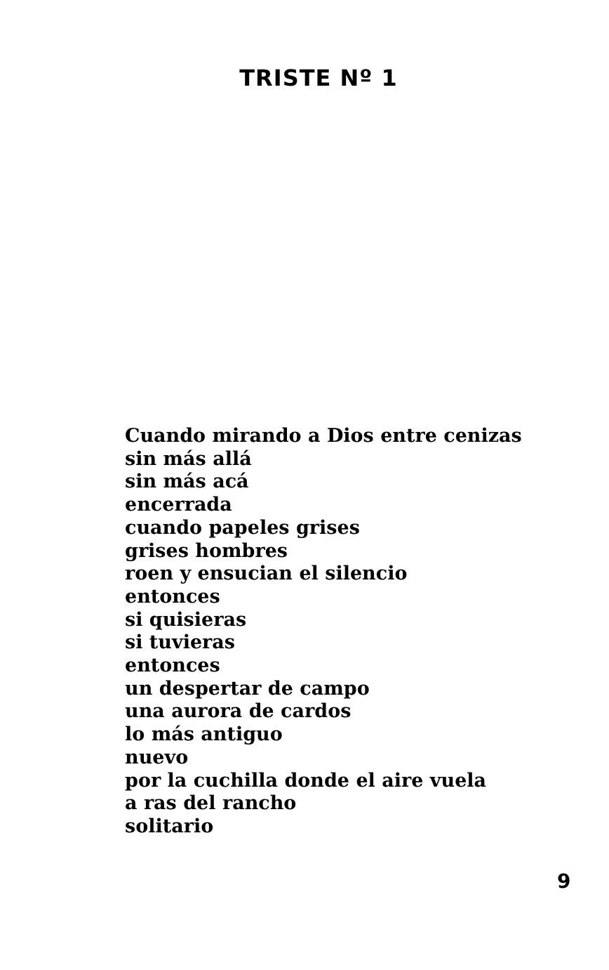TRISTE Nº 1
Cuando mirando a Dios entre cenizas
sin más allá
sin más acá
encerrada
cuando papeles grises
grises hombres
roen y ensucian el silencio
entonces
si quisieras
si tuvieras
entonces
un despertar de campo
una aurora de cardos
lo más antiguo
nuevo
por la cuchilla donde el aire vuela
a ras del rancho
solitario
9